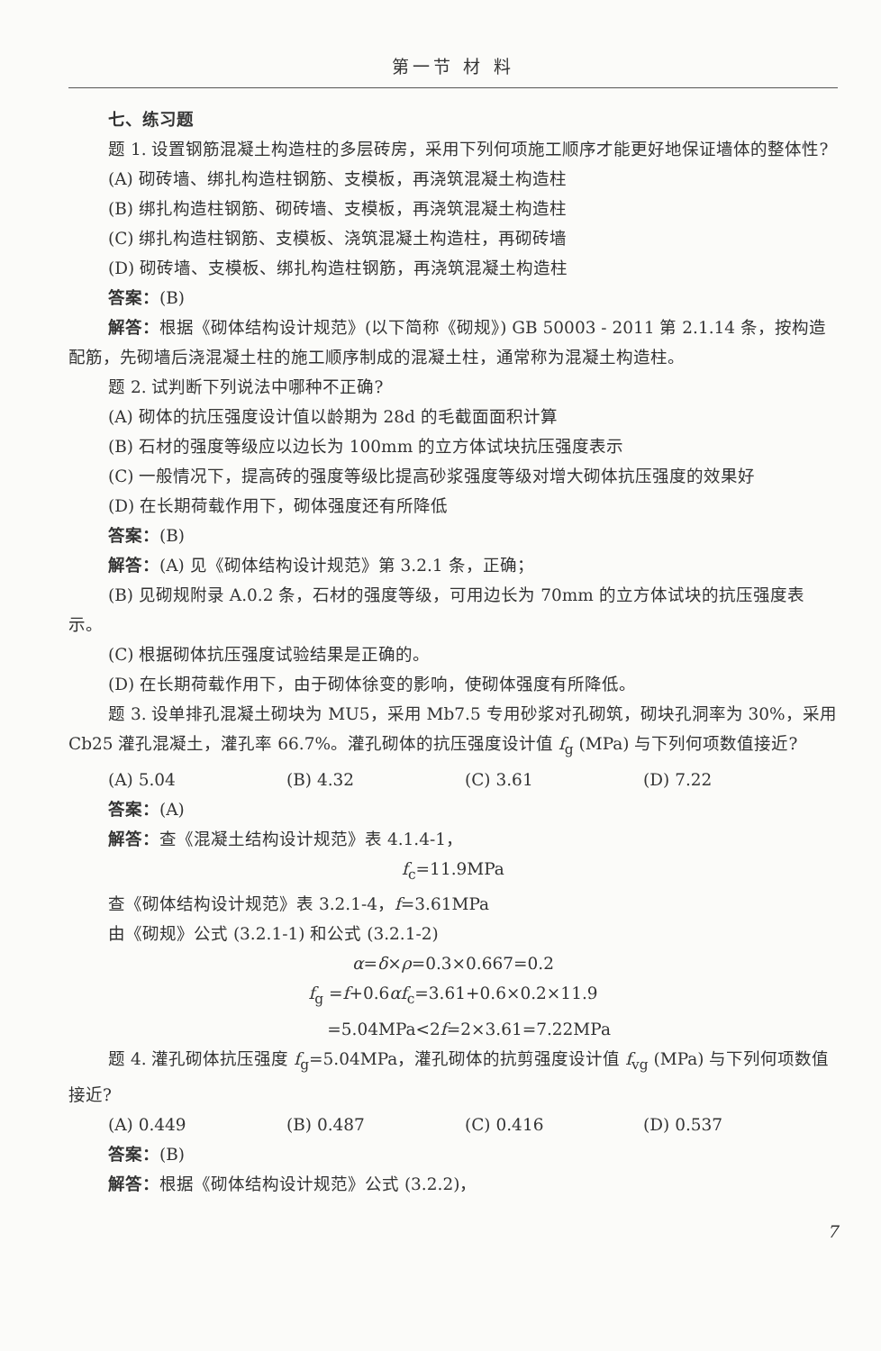第一节 材 料
七、练习题
题 1. 设置钢筋混凝土构造柱的多层砖房，采用下列何项施工顺序才能更好地保证墙体的整体性?
(A) 砌砖墙、绑扎构造柱钢筋、支模板，再浇筑混凝土构造柱
(B) 绑扎构造柱钢筋、砌砖墙、支模板，再浇筑混凝土构造柱
(C) 绑扎构造柱钢筋、支模板、浇筑混凝土构造柱，再砌砖墙
(D) 砌砖墙、支模板、绑扎构造柱钢筋，再浇筑混凝土构造柱
答案：(B)
解答：根据《砌体结构设计规范》(以下简称《砌规》) GB 50003 - 2011 第 2.1.14 条，按构造配筋，先砌墙后浇混凝土柱的施工顺序制成的混凝土柱，通常称为混凝土构造柱。
题 2. 试判断下列说法中哪种不正确?
(A) 砌体的抗压强度设计值以龄期为 28d 的毛截面面积计算
(B) 石材的强度等级应以边长为 100mm 的立方体试块抗压强度表示
(C) 一般情况下，提高砖的强度等级比提高砂浆强度等级对增大砌体抗压强度的效果好
(D) 在长期荷载作用下，砌体强度还有所降低
答案：(B)
解答：(A) 见《砌体结构设计规范》第 3.2.1 条，正确；
(B) 见砌规附录 A.0.2 条，石材的强度等级，可用边长为 70mm 的立方体试块的抗压强度表示。
(C) 根据砌体抗压强度试验结果是正确的。
(D) 在长期荷载作用下，由于砌体徐变的影响，使砌体强度有所降低。
题 3. 设单排孔混凝土砌块为 MU5，采用 Mb7.5 专用砂浆对孔砌筑，砌块孔洞率为 30%，采用 Cb25 灌孔混凝土，灌孔率 66.7%。灌孔砌体的抗压强度设计值 f<sub>g</sub> (MPa) 与下列何项数值接近?
(A) 5.04 (B) 4.32 (C) 3.61 (D) 7.22
答案：(A)
解答：查《混凝土结构设计规范》表 4.1.4-1，
f<sub>c</sub>=11.9MPa
查《砌体结构设计规范》表 3.2.1-4，f=3.61MPa
由《砌规》公式 (3.2.1-1) 和公式 (3.2.1-2)
α=δ×ρ=0.3×0.667=0.2
f<sub>g</sub> =f+0.6αf<sub>c</sub>=3.61+0.6×0.2×11.9
=5.04MPa<2f=2×3.61=7.22MPa
题 4. 灌孔砌体抗压强度 f<sub>g</sub>=5.04MPa，灌孔砌体的抗剪强度设计值 f<sub>vg</sub> (MPa) 与下列何项数值接近?
(A) 0.449 (B) 0.487 (C) 0.416 (D) 0.537
答案：(B)
解答：根据《砌体结构设计规范》公式 (3.2.2)，
7